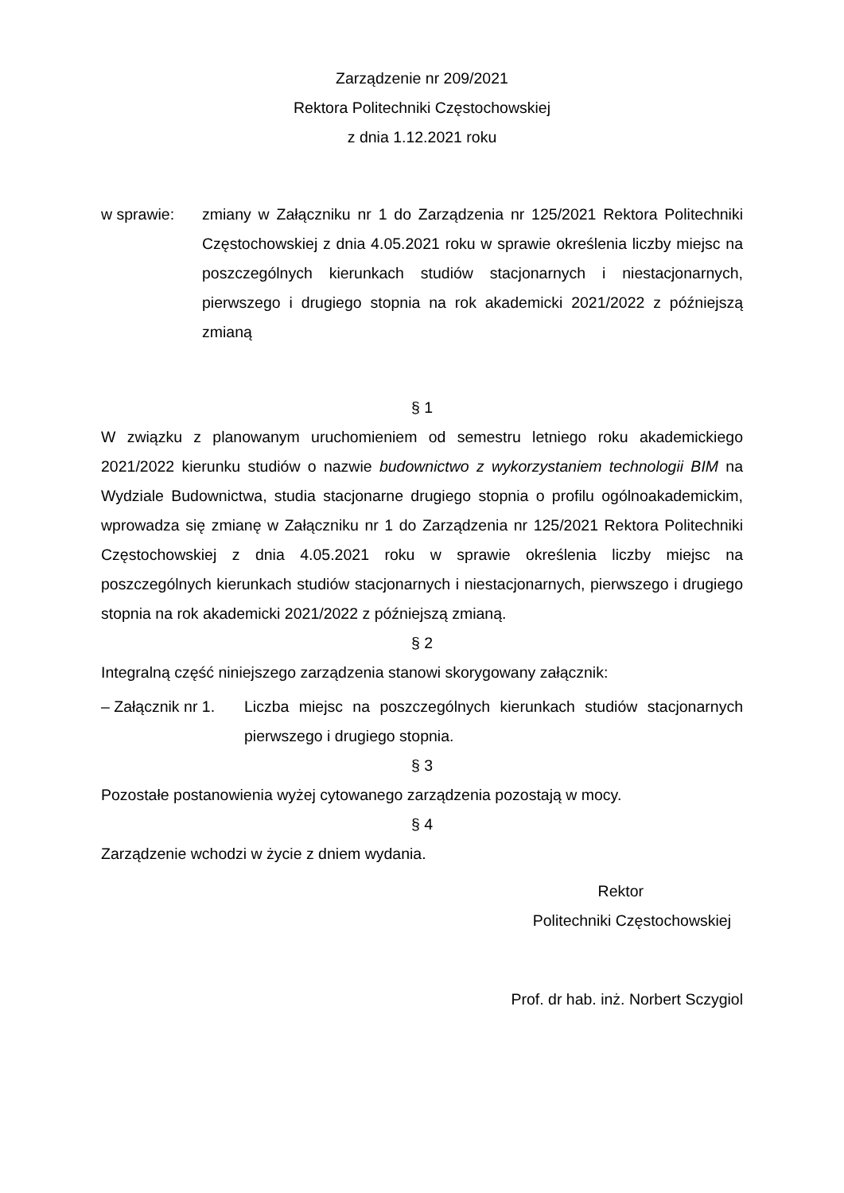Zarządzenie nr 209/2021
Rektora Politechniki Częstochowskiej
z dnia 1.12.2021 roku
w sprawie: zmiany w Załączniku nr 1 do Zarządzenia nr 125/2021 Rektora Politechniki Częstochowskiej z dnia 4.05.2021 roku w sprawie określenia liczby miejsc na poszczególnych kierunkach studiów stacjonarnych i niestacjonarnych, pierwszego i drugiego stopnia na rok akademicki 2021/2022 z późniejszą zmianą
§ 1
W związku z planowanym uruchomieniem od semestru letniego roku akademickiego 2021/2022 kierunku studiów o nazwie budownictwo z wykorzystaniem technologii BIM na Wydziale Budownictwa, studia stacjonarne drugiego stopnia o profilu ogólnoakademickim, wprowadza się zmianę w Załączniku nr 1 do Zarządzenia nr 125/2021 Rektora Politechniki Częstochowskiej z dnia 4.05.2021 roku w sprawie określenia liczby miejsc na poszczególnych kierunkach studiów stacjonarnych i niestacjonarnych, pierwszego i drugiego stopnia na rok akademicki 2021/2022 z późniejszą zmianą.
§ 2
Integralną część niniejszego zarządzenia stanowi skorygowany załącznik:
– Załącznik nr 1.
Liczba miejsc na poszczególnych kierunkach studiów stacjonarnych pierwszego i drugiego stopnia.
§ 3
Pozostałe postanowienia wyżej cytowanego zarządzenia pozostają w mocy.
§ 4
Zarządzenie wchodzi w życie z dniem wydania.
Rektor
Politechniki Częstochowskiej
Prof. dr hab. inż. Norbert Sczygiol